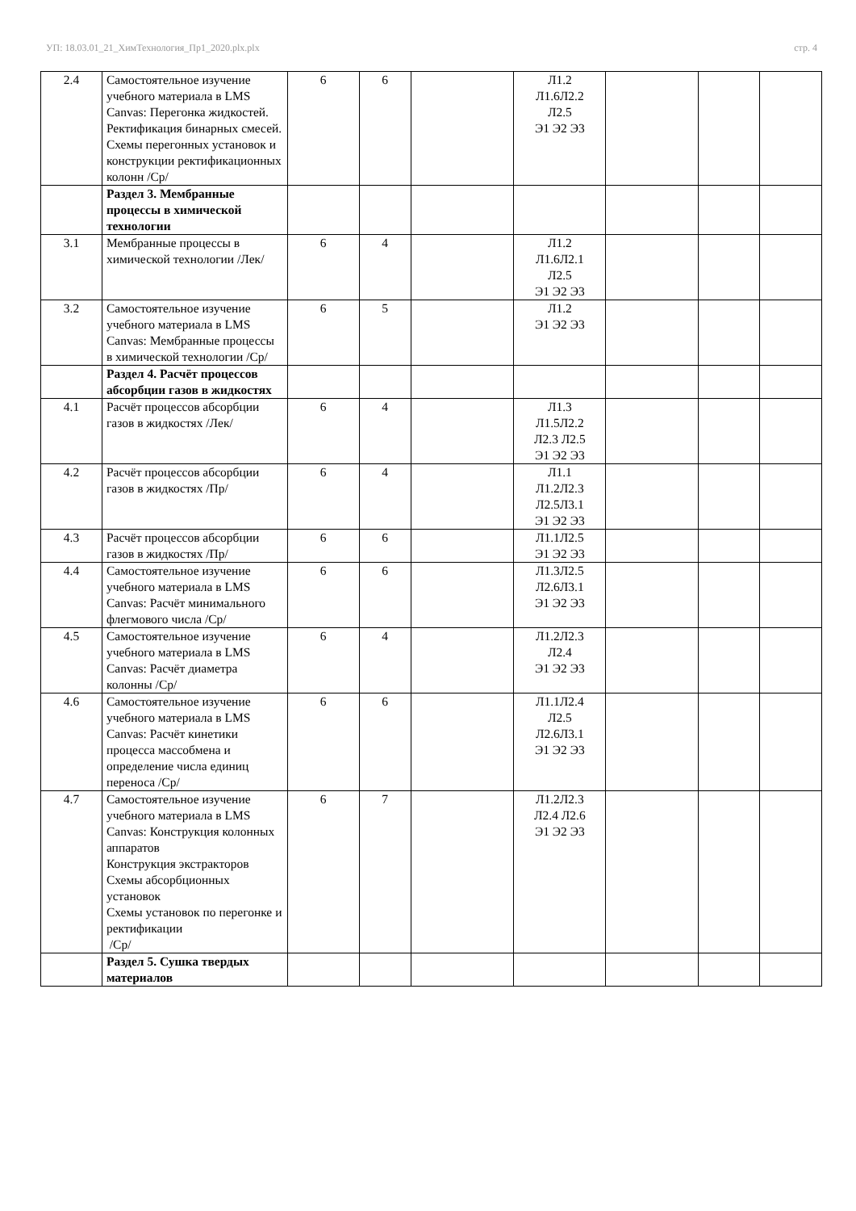УП: 18.03.01_21_ХимТехнология_Пр1_2020.plx.plx стр. 4
| 2.4 | Самостоятельное изучение учебного материала в LMS Canvas: Перегонка жидкостей. Ректификация бинарных смесей. Схемы перегонных установок и конструкции ректификационных колонн /Ср/ | 6 | 6 | | Л1.2 Л1.6Л2.2 Л2.5 Э1 Э2 Э3 | | | |
| | Раздел 3. Мембранные процессы в химической технологии | | | | | | | |
| 3.1 | Мембранные процессы в химической технологии /Лек/ | 6 | 4 | | Л1.2 Л1.6Л2.1 Л2.5 Э1 Э2 Э3 | | | |
| 3.2 | Самостоятельное изучение учебного материала в LMS Canvas: Мембранные процессы в химической технологии /Ср/ | 6 | 5 | | Л1.2 Э1 Э2 Э3 | | | |
| | Раздел 4. Расчёт процессов абсорбции газов в жидкостях | | | | | | | |
| 4.1 | Расчёт процессов абсорбции газов в жидкостях /Лек/ | 6 | 4 | | Л1.3 Л1.5Л2.2 Л2.3 Л2.5 Э1 Э2 Э3 | | | |
| 4.2 | Расчёт процессов абсорбции газов в жидкостях /Пр/ | 6 | 4 | | Л1.1 Л1.2Л2.3 Л2.5Л3.1 Э1 Э2 Э3 | | | |
| 4.3 | Расчёт процессов абсорбции газов в жидкостях /Пр/ | 6 | 6 | | Л1.1Л2.5 Э1 Э2 Э3 | | | |
| 4.4 | Самостоятельное изучение учебного материала в LMS Canvas: Расчёт минимального флегмового числа /Ср/ | 6 | 6 | | Л1.3Л2.5 Л2.6Л3.1 Э1 Э2 Э3 | | | |
| 4.5 | Самостоятельное изучение учебного материала в LMS Canvas: Расчёт диаметра колонны /Ср/ | 6 | 4 | | Л1.2Л2.3 Л2.4 Э1 Э2 Э3 | | | |
| 4.6 | Самостоятельное изучение учебного материала в LMS Canvas: Расчёт кинетики процесса массобмена и определение числа единиц переноса /Ср/ | 6 | 6 | | Л1.1Л2.4 Л2.5 Л2.6Л3.1 Э1 Э2 Э3 | | | |
| 4.7 | Самостоятельное изучение учебного материала в LMS Canvas: Конструкция колонных аппаратов Конструкция экстракторов Схемы абсорбционных установок Схемы установок по перегонке и ректификации /Ср/ | 6 | 7 | | Л1.2Л2.3 Л2.4 Л2.6 Э1 Э2 Э3 | | | |
| | Раздел 5. Сушка твердых материалов | | | | | | | |